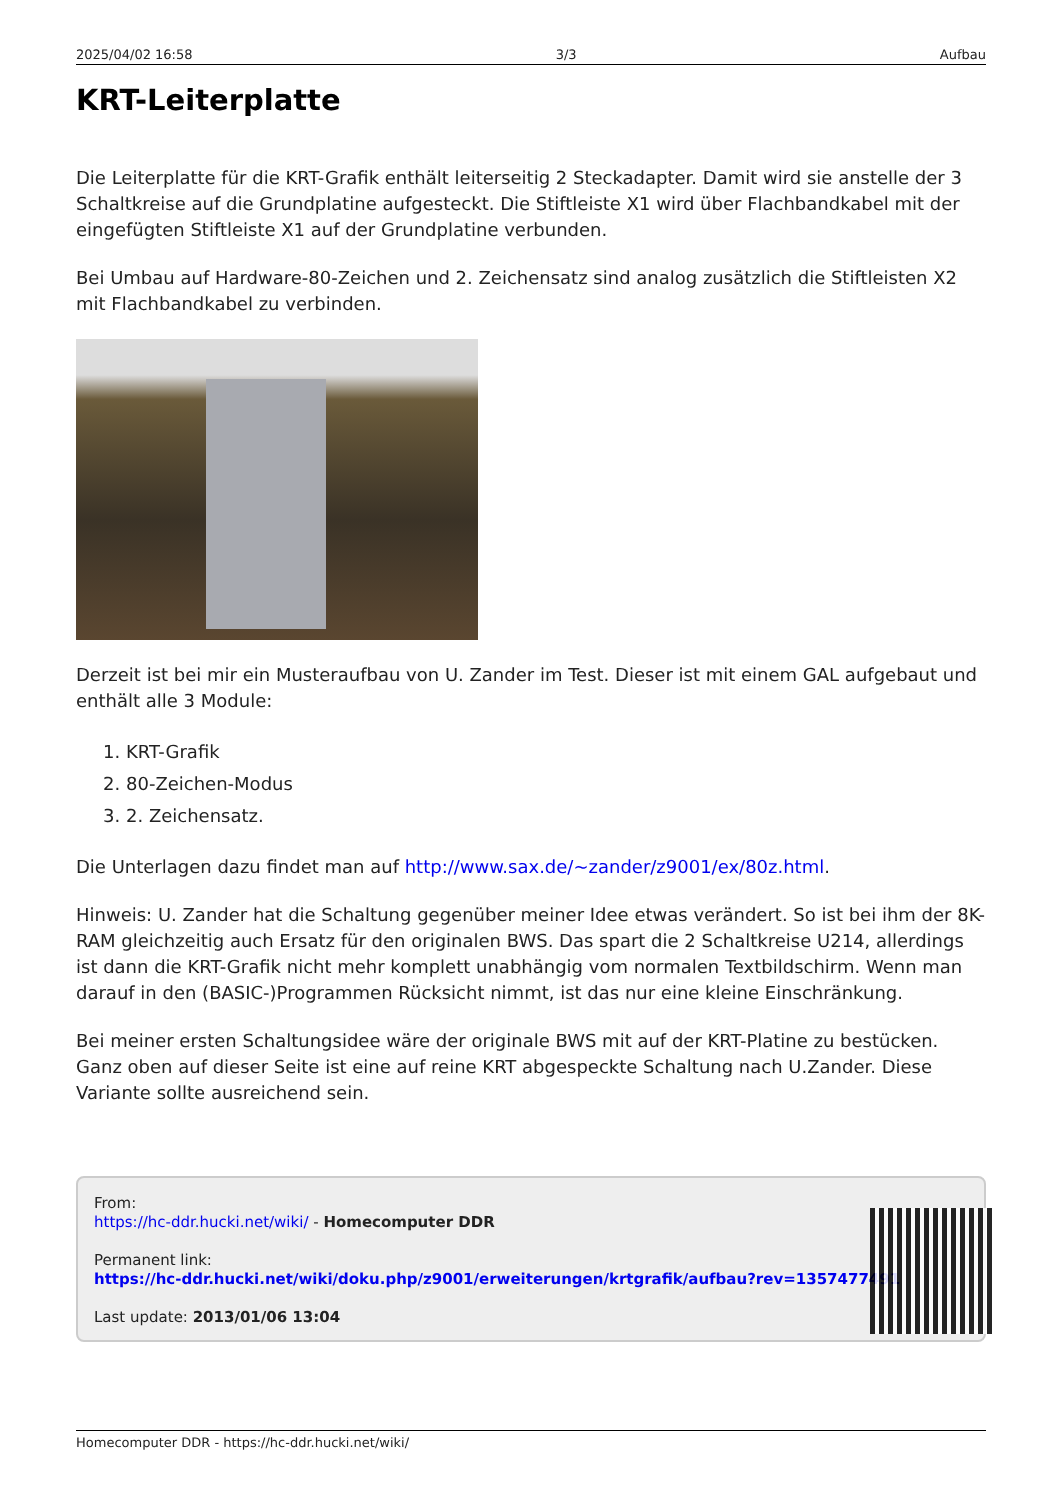2025/04/02 16:58 3/3 Aufbau
KRT-Leiterplatte
Die Leiterplatte für die KRT-Grafik enthält leiterseitig 2 Steckadapter. Damit wird sie anstelle der 3 Schaltkreise auf die Grundplatine aufgesteckt. Die Stiftleiste X1 wird über Flachbandkabel mit der eingefügten Stiftleiste X1 auf der Grundplatine verbunden.
Bei Umbau auf Hardware-80-Zeichen und 2. Zeichensatz sind analog zusätzlich die Stiftleisten X2 mit Flachbandkabel zu verbinden.
Derzeit ist bei mir ein Musteraufbau von U. Zander im Test. Dieser ist mit einem GAL aufgebaut und enthält alle 3 Module:
1. KRT-Grafik
2. 80-Zeichen-Modus
3. 2. Zeichensatz.
Die Unterlagen dazu findet man auf http://www.sax.de/~zander/z9001/ex/80z.html.
Hinweis: U. Zander hat die Schaltung gegenüber meiner Idee etwas verändert. So ist bei ihm der 8K-RAM gleichzeitig auch Ersatz für den originalen BWS. Das spart die 2 Schaltkreise U214, allerdings ist dann die KRT-Grafik nicht mehr komplett unabhängig vom normalen Textbildschirm. Wenn man darauf in den (BASIC-)Programmen Rücksicht nimmt, ist das nur eine kleine Einschränkung.
Bei meiner ersten Schaltungsidee wäre der originale BWS mit auf der KRT-Platine zu bestücken. Ganz oben auf dieser Seite ist eine auf reine KRT abgespeckte Schaltung nach U.Zander. Diese Variante sollte ausreichend sein.
From:
https://hc-ddr.hucki.net/wiki/ - Homecomputer DDR
Permanent link:
https://hc-ddr.hucki.net/wiki/doku.php/z9001/erweiterungen/krtgrafik/aufbau?rev=1357477491
Last update: 2013/01/06 13:04
Homecomputer DDR - https://hc-ddr.hucki.net/wiki/